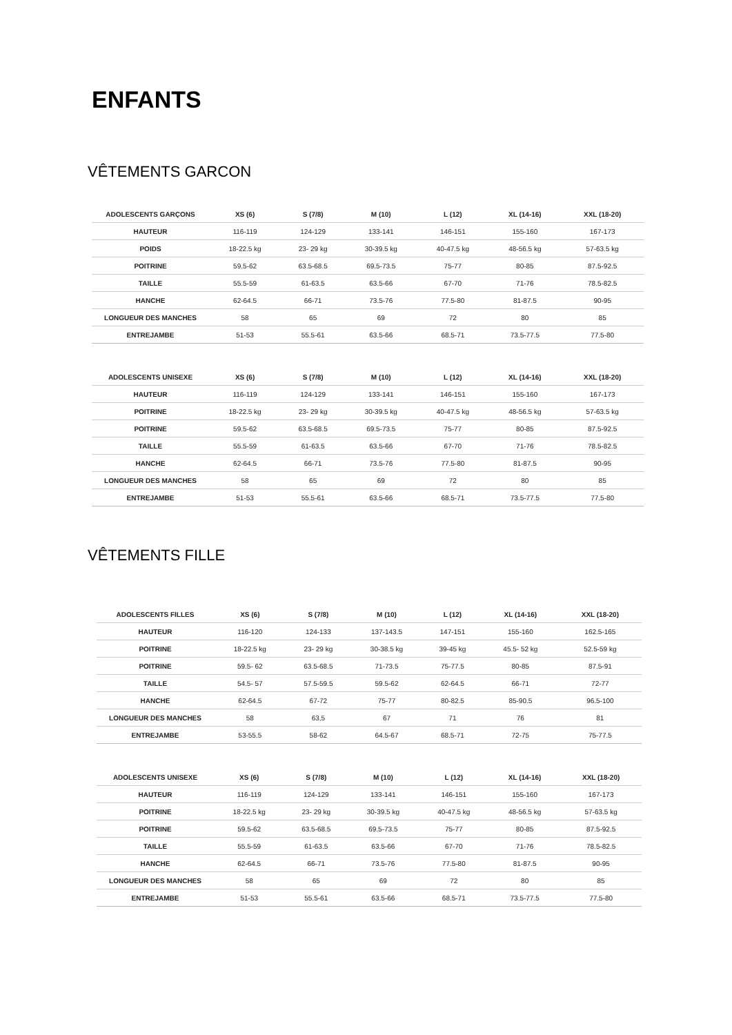ENFANTS
VÊTEMENTS GARCON
| ADOLESCENTS GARÇONS | XS (6) | S (7/8) | M (10) | L (12) | XL (14-16) | XXL (18-20) |
| --- | --- | --- | --- | --- | --- | --- |
| HAUTEUR | 116-119 | 124-129 | 133-141 | 146-151 | 155-160 | 167-173 |
| POIDS | 18-22.5 kg | 23- 29 kg | 30-39.5 kg | 40-47.5 kg | 48-56.5 kg | 57-63.5 kg |
| POITRINE | 59.5-62 | 63.5-68.5 | 69.5-73.5 | 75-77 | 80-85 | 87.5-92.5 |
| TAILLE | 55.5-59 | 61-63.5 | 63.5-66 | 67-70 | 71-76 | 78.5-82.5 |
| HANCHE | 62-64.5 | 66-71 | 73.5-76 | 77.5-80 | 81-87.5 | 90-95 |
| LONGUEUR DES MANCHES | 58 | 65 | 69 | 72 | 80 | 85 |
| ENTREJAMBE | 51-53 | 55.5-61 | 63.5-66 | 68.5-71 | 73.5-77.5 | 77.5-80 |
| ADOLESCENTS UNISEXE | XS (6) | S (7/8) | M (10) | L (12) | XL (14-16) | XXL (18-20) |
| --- | --- | --- | --- | --- | --- | --- |
| HAUTEUR | 116-119 | 124-129 | 133-141 | 146-151 | 155-160 | 167-173 |
| POITRINE | 18-22.5 kg | 23- 29 kg | 30-39.5 kg | 40-47.5 kg | 48-56.5 kg | 57-63.5 kg |
| POITRINE | 59.5-62 | 63.5-68.5 | 69.5-73.5 | 75-77 | 80-85 | 87.5-92.5 |
| TAILLE | 55.5-59 | 61-63.5 | 63.5-66 | 67-70 | 71-76 | 78.5-82.5 |
| HANCHE | 62-64.5 | 66-71 | 73.5-76 | 77.5-80 | 81-87.5 | 90-95 |
| LONGUEUR DES MANCHES | 58 | 65 | 69 | 72 | 80 | 85 |
| ENTREJAMBE | 51-53 | 55.5-61 | 63.5-66 | 68.5-71 | 73.5-77.5 | 77.5-80 |
VÊTEMENTS FILLE
| ADOLESCENTS FILLES | XS (6) | S (7/8) | M (10) | L (12) | XL (14-16) | XXL (18-20) |
| --- | --- | --- | --- | --- | --- | --- |
| HAUTEUR | 116-120 | 124-133 | 137-143.5 | 147-151 | 155-160 | 162.5-165 |
| POITRINE | 18-22.5 kg | 23- 29 kg | 30-38.5 kg | 39-45 kg | 45.5- 52 kg | 52.5-59 kg |
| POITRINE | 59.5- 62 | 63.5-68.5 | 71-73.5 | 75-77.5 | 80-85 | 87.5-91 |
| TAILLE | 54.5- 57 | 57.5-59.5 | 59.5-62 | 62-64.5 | 66-71 | 72-77 |
| HANCHE | 62-64.5 | 67-72 | 75-77 | 80-82.5 | 85-90.5 | 96.5-100 |
| LONGUEUR DES MANCHES | 58 | 63,5 | 67 | 71 | 76 | 81 |
| ENTREJAMBE | 53-55.5 | 58-62 | 64.5-67 | 68.5-71 | 72-75 | 75-77.5 |
| ADOLESCENTS UNISEXE | XS (6) | S (7/8) | M (10) | L (12) | XL (14-16) | XXL (18-20) |
| --- | --- | --- | --- | --- | --- | --- |
| HAUTEUR | 116-119 | 124-129 | 133-141 | 146-151 | 155-160 | 167-173 |
| POITRINE | 18-22.5 kg | 23- 29 kg | 30-39.5 kg | 40-47.5 kg | 48-56.5 kg | 57-63.5 kg |
| POITRINE | 59.5-62 | 63.5-68.5 | 69.5-73.5 | 75-77 | 80-85 | 87.5-92.5 |
| TAILLE | 55.5-59 | 61-63.5 | 63.5-66 | 67-70 | 71-76 | 78.5-82.5 |
| HANCHE | 62-64.5 | 66-71 | 73.5-76 | 77.5-80 | 81-87.5 | 90-95 |
| LONGUEUR DES MANCHES | 58 | 65 | 69 | 72 | 80 | 85 |
| ENTREJAMBE | 51-53 | 55.5-61 | 63.5-66 | 68.5-71 | 73.5-77.5 | 77.5-80 |